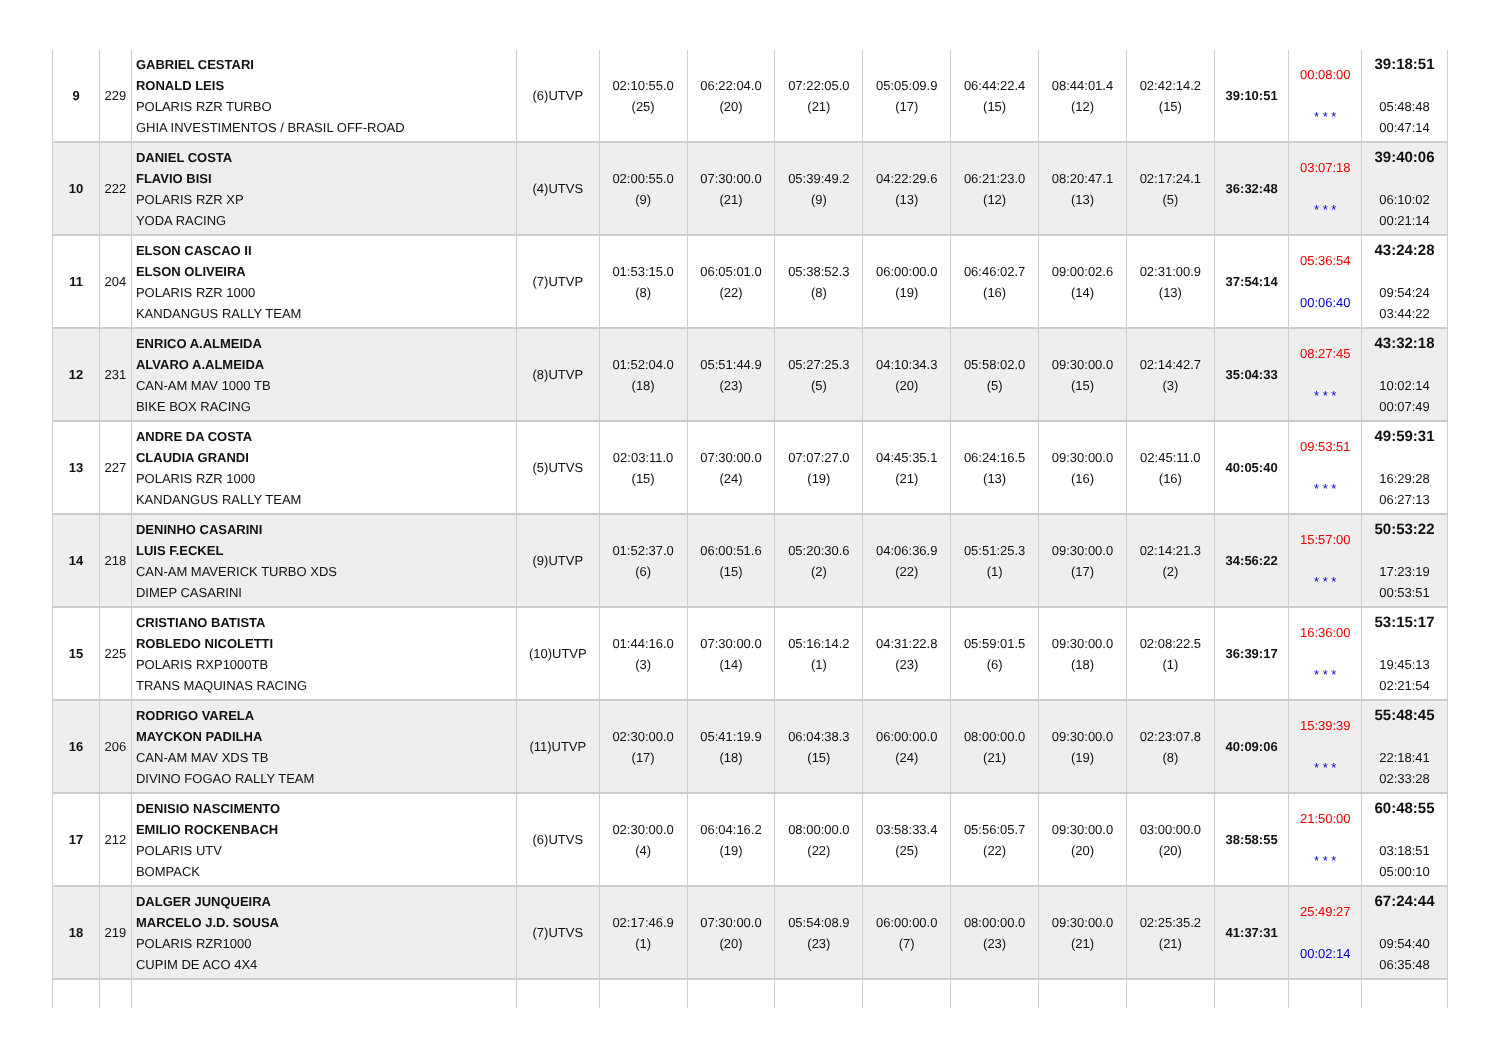| 9 | 229 | GABRIEL CESTARI RONALD LEIS POLARIS RZR TURBO GHIA INVESTIMENTOS / BRASIL OFF-ROAD | (6)UTVP | 02:10:55.0 (25) | 06:22:04.0 (20) | 07:22:05.0 (21) | 05:05:09.9 (17) | 06:44:22.4 (15) | 08:44:01.4 (12) | 02:42:14.2 (15) | 39:10:51 | 00:08:00 * * * | 39:18:51 05:48:48 00:47:14 |
| 10 | 222 | DANIEL COSTA FLAVIO BISI POLARIS RZR XP YODA RACING | (4)UTVS | 02:00:55.0 (9) | 07:30:00.0 (21) | 05:39:49.2 (9) | 04:22:29.6 (13) | 06:21:23.0 (12) | 08:20:47.1 (13) | 02:17:24.1 (5) | 36:32:48 | 03:07:18 * * * | 39:40:06 06:10:02 00:21:14 |
| 11 | 204 | ELSON CASCAO II ELSON OLIVEIRA POLARIS RZR 1000 KANDANGUS RALLY TEAM | (7)UTVP | 01:53:15.0 (8) | 06:05:01.0 (22) | 05:38:52.3 (8) | 06:00:00.0 (19) | 06:46:02.7 (16) | 09:00:02.6 (14) | 02:31:00.9 (13) | 37:54:14 | 05:36:54 00:06:40 | 43:24:28 09:54:24 03:44:22 |
| 12 | 231 | ENRICO A.ALMEIDA ALVARO A.ALMEIDA CAN-AM MAV 1000 TB BIKE BOX RACING | (8)UTVP | 01:52:04.0 (18) | 05:51:44.9 (23) | 05:27:25.3 (5) | 04:10:34.3 (20) | 05:58:02.0 (5) | 09:30:00.0 (15) | 02:14:42.7 (3) | 35:04:33 | 08:27:45 * * * | 43:32:18 10:02:14 00:07:49 |
| 13 | 227 | ANDRE DA COSTA CLAUDIA GRANDI POLARIS RZR 1000 KANDANGUS RALLY TEAM | (5)UTVS | 02:03:11.0 (15) | 07:30:00.0 (24) | 07:07:27.0 (19) | 04:45:35.1 (21) | 06:24:16.5 (13) | 09:30:00.0 (16) | 02:45:11.0 (16) | 40:05:40 | 09:53:51 * * * | 49:59:31 16:29:28 06:27:13 |
| 14 | 218 | DENINHO CASARINI LUIS F.ECKEL CAN-AM MAVERICK TURBO XDS DIMEP CASARINI | (9)UTVP | 01:52:37.0 (6) | 06:00:51.6 (15) | 05:20:30.6 (2) | 04:06:36.9 (22) | 05:51:25.3 (1) | 09:30:00.0 (17) | 02:14:21.3 (2) | 34:56:22 | 15:57:00 * * * | 50:53:22 17:23:19 00:53:51 |
| 15 | 225 | CRISTIANO BATISTA ROBLEDO NICOLETTI POLARIS RXP1000TB TRANS MAQUINAS RACING | (10)UTVP | 01:44:16.0 (3) | 07:30:00.0 (14) | 05:16:14.2 (1) | 04:31:22.8 (23) | 05:59:01.5 (6) | 09:30:00.0 (18) | 02:08:22.5 (1) | 36:39:17 | 16:36:00 * * * | 53:15:17 19:45:13 02:21:54 |
| 16 | 206 | RODRIGO VARELA MAYCKON PADILHA CAN-AM MAV XDS TB DIVINO FOGAO RALLY TEAM | (11)UTVP | 02:30:00.0 (17) | 05:41:19.9 (18) | 06:04:38.3 (15) | 06:00:00.0 (24) | 08:00:00.0 (21) | 09:30:00.0 (19) | 02:23:07.8 (8) | 40:09:06 | 15:39:39 * * * | 55:48:45 22:18:41 02:33:28 |
| 17 | 212 | DENISIO NASCIMENTO EMILIO ROCKENBACH POLARIS UTV BOMPACK | (6)UTVS | 02:30:00.0 (4) | 06:04:16.2 (19) | 08:00:00.0 (22) | 03:58:33.4 (25) | 05:56:05.7 (22) | 09:30:00.0 (20) | 03:00:00.0 (20) | 38:58:55 | 21:50:00 * * * | 60:48:55 03:18:51 05:00:10 |
| 18 | 219 | DALGER JUNQUEIRA MARCELO J.D. SOUSA POLARIS RZR1000 CUPIM DE ACO 4X4 | (7)UTVS | 02:17:46.9 (1) | 07:30:00.0 (20) | 05:54:08.9 (23) | 06:00:00.0 (7) | 08:00:00.0 (23) | 09:30:00.0 (21) | 02:25:35.2 (21) | 41:37:31 | 25:49:27 00:02:14 | 67:24:44 09:54:40 06:35:48 |